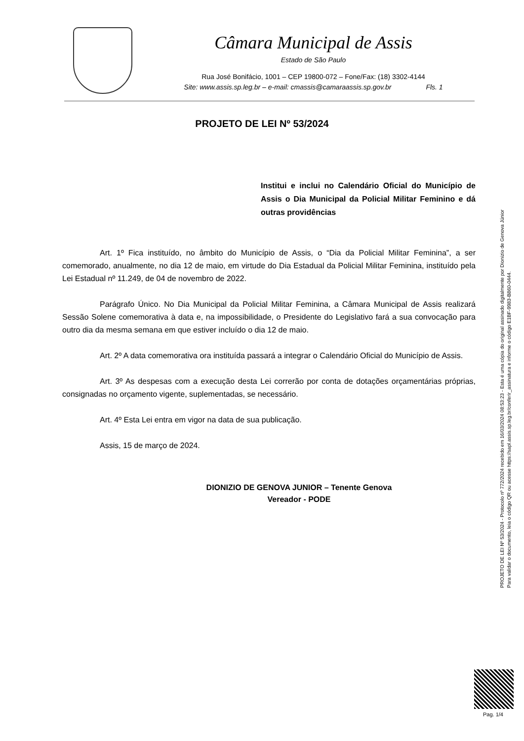Câmara Municipal de Assis
Estado de São Paulo
Rua José Bonifácio, 1001 – CEP 19800-072 – Fone/Fax: (18) 3302-4144
Site: www.assis.sp.leg.br – e-mail: cmassis@camaraassis.sp.gov.br Fls. 1
PROJETO DE LEI Nº 53/2024
Institui e inclui no Calendário Oficial do Município de Assis o Dia Municipal da Policial Militar Feminino e dá outras providências
Art. 1º Fica instituído, no âmbito do Município de Assis, o “Dia da Policial Militar Feminina”, a ser comemorado, anualmente, no dia 12 de maio, em virtude do Dia Estadual da Policial Militar Feminina, instituído pela Lei Estadual nº 11.249, de 04 de novembro de 2022.
Parágrafo Único. No Dia Municipal da Policial Militar Feminina, a Câmara Municipal de Assis realizará Sessão Solene comemorativa à data e, na impossibilidade, o Presidente do Legislativo fará a sua convocação para outro dia da mesma semana em que estiver incluído o dia 12 de maio.
Art. 2º A data comemorativa ora instituída passará a integrar o Calendário Oficial do Município de Assis.
Art. 3º As despesas com a execução desta Lei correrão por conta de dotações orçamentárias próprias, consignadas no orçamento vigente, suplementadas, se necessário.
Art. 4º Esta Lei entra em vigor na data de sua publicação.
Assis, 15 de março de 2024.
DIONIZIO DE GENOVA JUNIOR – Tenente Genova
Vereador - PODE
PROJETO DE LEI Nº 53/2024 - Protocolo nº 772/2024 recebido em 16/03/2024 08:53:23 - Esta é uma cópia do original assinado digitalmente por Dionizio de Genova Júnior
Para validar o documento, leia o código QR ou acesse https://sapl.assis.sp.leg.br/conferir_assinatura e informe o código E1BF-9983-B860-0444.
Pag. 1/4